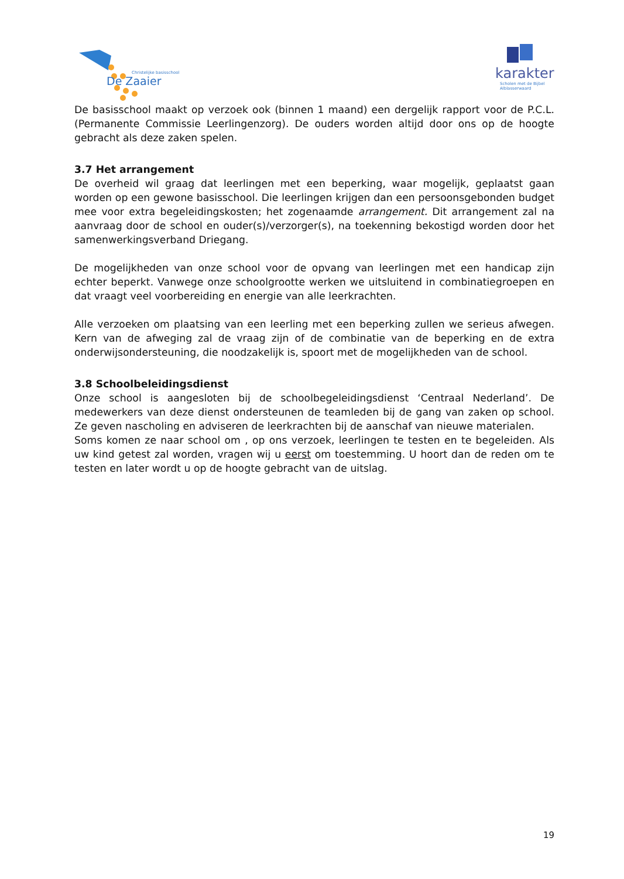Christelijke basisschool
De Zaaier
karakter
Scholen met de Bijbel
Alblasserwaard
De basisschool maakt op verzoek ook (binnen 1 maand) een dergelijk rapport voor de P.C.L. (Permanente Commissie Leerlingenzorg). De ouders worden altijd door ons op de hoogte gebracht als deze zaken spelen.
3.7 Het arrangement
De overheid wil graag dat leerlingen met een beperking, waar mogelijk, geplaatst gaan worden op een gewone basisschool. Die leerlingen krijgen dan een persoonsgebonden budget mee voor extra begeleidingskosten; het zogenaamde arrangement. Dit arrangement zal na aanvraag door de school en ouder(s)/verzorger(s), na toekenning bekostigd worden door het samenwerkingsverband Driegang.
De mogelijkheden van onze school voor de opvang van leerlingen met een handicap zijn echter beperkt. Vanwege onze schoolgrootte werken we uitsluitend in combinatiegroepen en dat vraagt veel voorbereiding en energie van alle leerkrachten.
Alle verzoeken om plaatsing van een leerling met een beperking zullen we serieus afwegen. Kern van de afweging zal de vraag zijn of de combinatie van de beperking en de extra onderwijsondersteuning, die noodzakelijk is, spoort met de mogelijkheden van de school.
3.8 Schoolbeleidingsdienst
Onze school is aangesloten bij de schoolbegeleidingsdienst ‘Centraal Nederland’. De medewerkers van deze dienst ondersteunen de teamleden bij de gang van zaken op school. Ze geven nascholing en adviseren de leerkrachten bij de aanschaf van nieuwe materialen.
Soms komen ze naar school om , op ons verzoek, leerlingen te testen en te begeleiden. Als uw kind getest zal worden, vragen wij u eerst om toestemming. U hoort dan de reden om te testen en later wordt u op de hoogte gebracht van de uitslag.
19